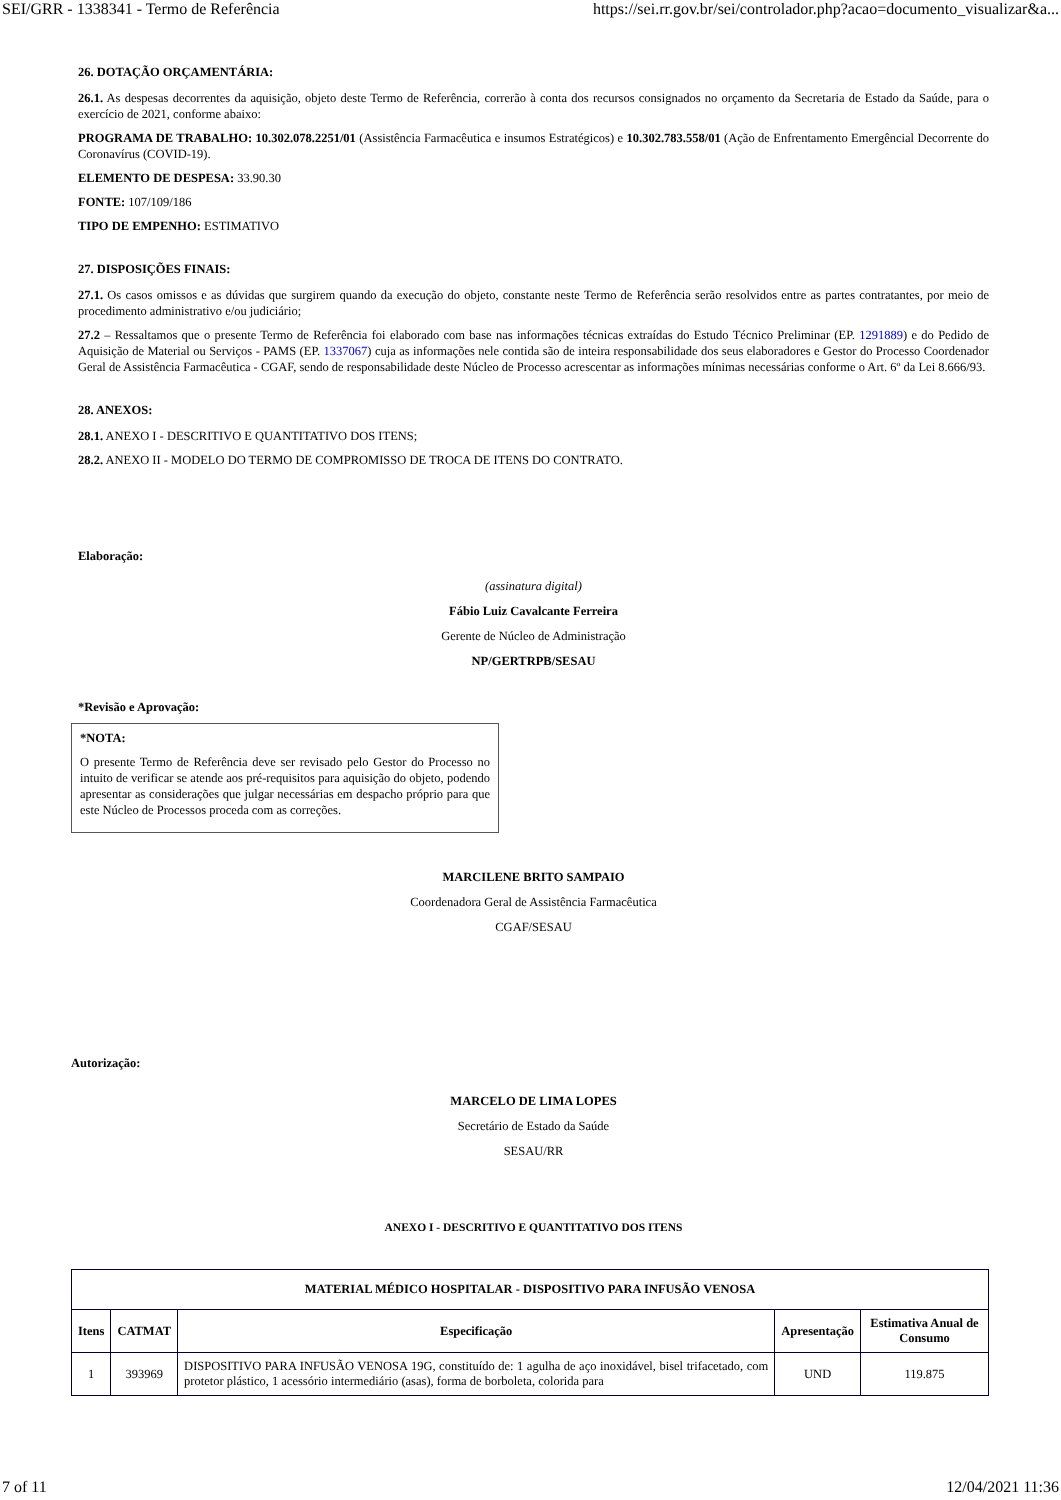SEI/GRR - 1338341 - Termo de Referência https://sei.rr.gov.br/sei/controlador.php?acao=documento_visualizar&a...
26. DOTAÇÃO ORÇAMENTÁRIA:
26.1. As despesas decorrentes da aquisição, objeto deste Termo de Referência, correrão à conta dos recursos consignados no orçamento da Secretaria de Estado da Saúde, para o exercício de 2021, conforme abaixo:
PROGRAMA DE TRABALHO: 10.302.078.2251/01 (Assistência Farmacêutica e insumos Estratégicos) e 10.302.783.558/01 (Ação de Enfrentamento Emergêncial Decorrente do Coronavírus (COVID-19).
ELEMENTO DE DESPESA: 33.90.30
FONTE: 107/109/186
TIPO DE EMPENHO: ESTIMATIVO
27. DISPOSIÇÕES FINAIS:
27.1. Os casos omissos e as dúvidas que surgirem quando da execução do objeto, constante neste Termo de Referência serão resolvidos entre as partes contratantes, por meio de procedimento administrativo e/ou judiciário;
27.2 – Ressaltamos que o presente Termo de Referência foi elaborado com base nas informações técnicas extraídas do Estudo Técnico Preliminar (EP. 1291889) e do Pedido de Aquisição de Material ou Serviços - PAMS (EP. 1337067) cuja as informações nele contida são de inteira responsabilidade dos seus elaboradores e Gestor do Processo Coordenador Geral de Assistência Farmacêutica - CGAF, sendo de responsabilidade deste Núcleo de Processo acrescentar as informações mínimas necessárias conforme o Art. 6º da Lei 8.666/93.
28. ANEXOS:
28.1. ANEXO I - DESCRITIVO E QUANTITATIVO DOS ITENS;
28.2. ANEXO II - MODELO DO TERMO DE COMPROMISSO DE TROCA DE ITENS DO CONTRATO.
Elaboração:
(assinatura digital)
Fábio Luiz Cavalcante Ferreira
Gerente de Núcleo de Administração
NP/GERTRPB/SESAU
*Revisão e Aprovação:
*NOTA:
O presente Termo de Referência deve ser revisado pelo Gestor do Processo no intuito de verificar se atende aos pré-requisitos para aquisição do objeto, podendo apresentar as considerações que julgar necessárias em despacho próprio para que este Núcleo de Processos proceda com as correções.
MARCILENE BRITO SAMPAIO
Coordenadora Geral de Assistência Farmacêutica
CGAF/SESAU
Autorização:
MARCELO DE LIMA LOPES
Secretário de Estado da Saúde
SESAU/RR
ANEXO I - DESCRITIVO E QUANTITATIVO DOS ITENS
| MATERIAL MÉDICO HOSPITALAR - DISPOSITIVO PARA INFUSÃO VENOSA | | | | |
| --- | --- | --- | --- | --- |
| Itens | CATMAT | Especificação | Apresentação | Estimativa Anual de Consumo |
| 1 | 393969 | DISPOSITIVO PARA INFUSÃO VENOSA 19G, constituído de: 1 agulha de aço inoxidável, bisel trifacetado, com protetor plástico, 1 acessório intermediário (asas), forma de borboleta, colorida para | UND | 119.875 |
7 of 11 12/04/2021 11:36